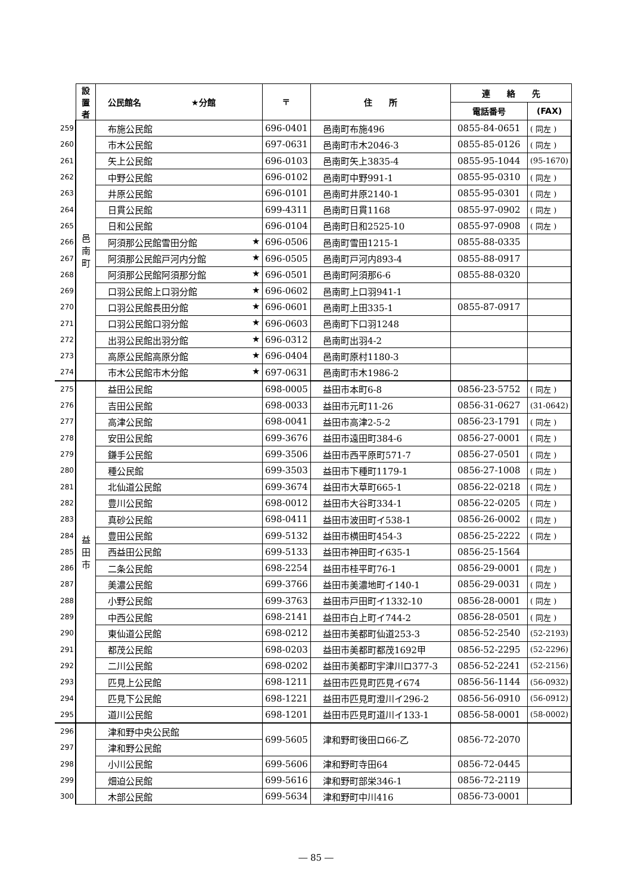| | 設 置 者 | 公民館名 ★分館 | 〒 | 住 所 | 連 絡 先 | |
| | | | | | 電話番号 | (FAX) |
| 259 | 邑 南 町 | 布施公民館 | 696-0401 | 邑南町布施496 | 0855-84-0651 | ( 同左 ) |
| 260 | | 市木公民館 | 697-0631 | 邑南町市木2046-3 | 0855-85-0126 | ( 同左 ) |
| 261 | | 矢上公民館 | 696-0103 | 邑南町矢上3835-4 | 0855-95-1044 | (95-1670) |
| 262 | | 中野公民館 | 696-0102 | 邑南町中野991-1 | 0855-95-0310 | ( 同左 ) |
| 263 | | 井原公民館 | 696-0101 | 邑南町井原2140-1 | 0855-95-0301 | ( 同左 ) |
| 264 | | 日貫公民館 | 699-4311 | 邑南町日貫1168 | 0855-97-0902 | ( 同左 ) |
| 265 | | 日和公民館 | 696-0104 | 邑南町日和2525-10 | 0855-97-0908 | ( 同左 ) |
| 266 | | 阿須那公民館雪田分館 ★ | 696-0506 | 邑南町雪田1215-1 | 0855-88-0335 | |
| 267 | | 阿須那公民館戸河内分館 ★ | 696-0505 | 邑南町戸河内893-4 | 0855-88-0917 | |
| 268 | | 阿須那公民館阿須那分館 ★ | 696-0501 | 邑南町阿須那6-6 | 0855-88-0320 | |
| 269 | | 口羽公民館上口羽分館 ★ | 696-0602 | 邑南町上口羽941-1 | | |
| 270 | | 口羽公民館長田分館 ★ | 696-0601 | 邑南町上田335-1 | 0855-87-0917 | |
| 271 | | 口羽公民館口羽分館 ★ | 696-0603 | 邑南町下口羽1248 | | |
| 272 | | 出羽公民館出羽分館 ★ | 696-0312 | 邑南町出羽4-2 | | |
| 273 | | 高原公民館高原分館 ★ | 696-0404 | 邑南町原村1180-3 | | |
| 274 | | 市木公民館市木分館 ★ | 697-0631 | 邑南町市木1986-2 | | |
| 275 | 益 田 市 | 益田公民館 | 698-0005 | 益田市本町6-8 | 0856-23-5752 | ( 同左 ) |
| 276 | | 吉田公民館 | 698-0033 | 益田市元町11-26 | 0856-31-0627 | (31-0642) |
| 277 | | 高津公民館 | 698-0041 | 益田市高津2-5-2 | 0856-23-1791 | ( 同左 ) |
| 278 | | 安田公民館 | 699-3676 | 益田市遠田町384-6 | 0856-27-0001 | ( 同左 ) |
| 279 | | 鎌手公民館 | 699-3506 | 益田市西平原町571-7 | 0856-27-0501 | ( 同左 ) |
| 280 | | 種公民館 | 699-3503 | 益田市下種町1179-1 | 0856-27-1008 | ( 同左 ) |
| 281 | | 北仙道公民館 | 699-3674 | 益田市大草町665-1 | 0856-22-0218 | ( 同左 ) |
| 282 | | 豊川公民館 | 698-0012 | 益田市大谷町334-1 | 0856-22-0205 | ( 同左 ) |
| 283 | | 真砂公民館 | 698-0411 | 益田市波田町イ538-1 | 0856-26-0002 | ( 同左 ) |
| 284 | | 豊田公民館 | 699-5132 | 益田市横田町454-3 | 0856-25-2222 | ( 同左 ) |
| 285 | | 西益田公民館 | 699-5133 | 益田市神田町イ635-1 | 0856-25-1564 | |
| 286 | | 二条公民館 | 698-2254 | 益田市桂平町76-1 | 0856-29-0001 | ( 同左 ) |
| 287 | | 美濃公民館 | 699-3766 | 益田市美濃地町イ140-1 | 0856-29-0031 | ( 同左 ) |
| 288 | | 小野公民館 | 699-3763 | 益田市戸田町イ1332-10 | 0856-28-0001 | ( 同左 ) |
| 289 | | 中西公民館 | 698-2141 | 益田市白上町イ744-2 | 0856-28-0501 | ( 同左 ) |
| 290 | | 東仙道公民館 | 698-0212 | 益田市美都町仙道253-3 | 0856-52-2540 | (52-2193) |
| 291 | | 都茂公民館 | 698-0203 | 益田市美都町都茂1692甲 | 0856-52-2295 | (52-2296) |
| 292 | | 二川公民館 | 698-0202 | 益田市美都町宇津川ロ377-3 | 0856-52-2241 | (52-2156) |
| 293 | | 匹見上公民館 | 698-1211 | 益田市匹見町匹見イ674 | 0856-56-1144 | (56-0932) |
| 294 | | 匹見下公民館 | 698-1221 | 益田市匹見町澄川イ296-2 | 0856-56-0910 | (56-0912) |
| 295 | | 道川公民館 | 698-1201 | 益田市匹見町道川イ133-1 | 0856-58-0001 | (58-0002) |
| 296 | | 津和野中央公民館 | 699-5605 | 津和野町後田ロ66-乙 | 0856-72-2070 | |
| 297 | | 津和野公民館 | | | | |
| 298 | | 小川公民館 | 699-5606 | 津和野町寺田64 | 0856-72-0445 | |
| 299 | | 畑迫公民館 | 699-5616 | 津和野町部栄346-1 | 0856-72-2119 | |
| 300 | | 木部公民館 | 699-5634 | 津和野町中川416 | 0856-73-0001 | |
― 85 ―